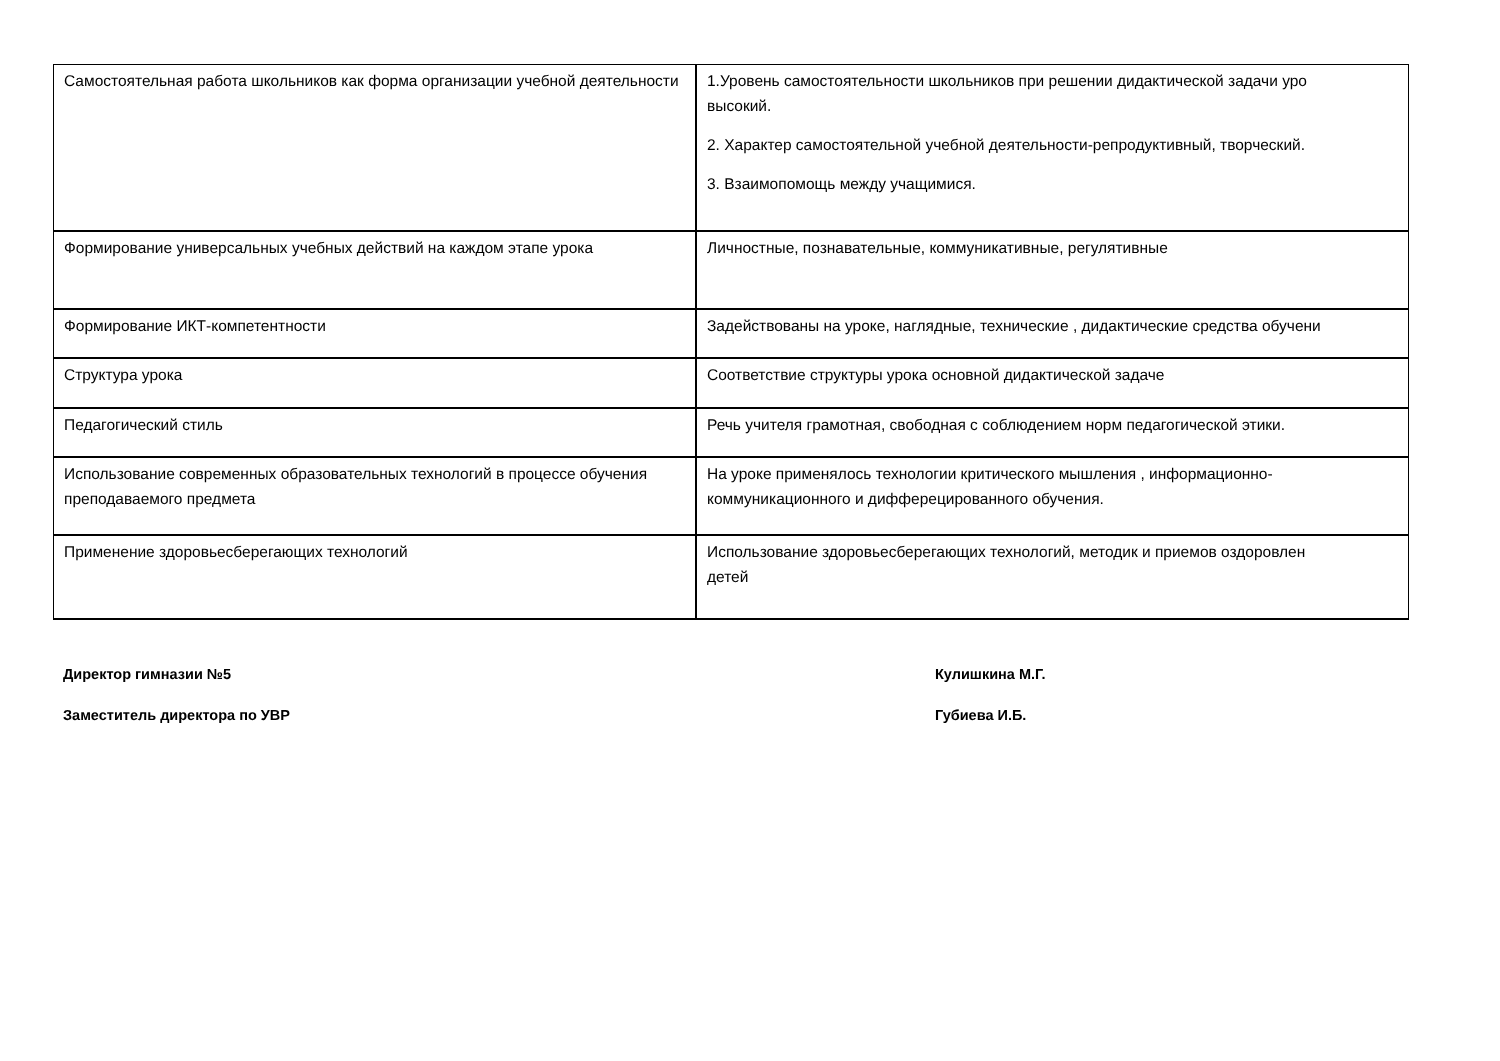| Самостоятельная работа школьников как форма организации учебной деятельности | 1.Уровень самостоятельности школьников при решении дидактической задачи уро высокий. 2. Характер самостоятельной учебной деятельности-репродуктивный, творческий. 3. Взаимопомощь между учащимися. |
| Формирование универсальных учебных действий на каждом этапе урока | Личностные, познавательные, коммуникативные, регулятивные |
| Формирование ИКТ-компетентности | Задействованы на уроке, наглядные, технические , дидактические средства обучени |
| Структура урока | Соответствие структуры урока основной дидактической задаче |
| Педагогический стиль | Речь учителя грамотная, свободная с соблюдением норм педагогической этики. |
| Использование современных образовательных технологий в процессе обучения преподаваемого предмета | На уроке применялось технологии критического мышления , информационно- коммуникационного и дифферецированного обучения. |
| Применение здоровьесберегающих технологий | Использование здоровьесберегающих технологий, методик и приемов оздоровлен детей |
Директор гимназии №5 Кулишкина М.Г.
Заместитель директора по УВР Губиева И.Б.